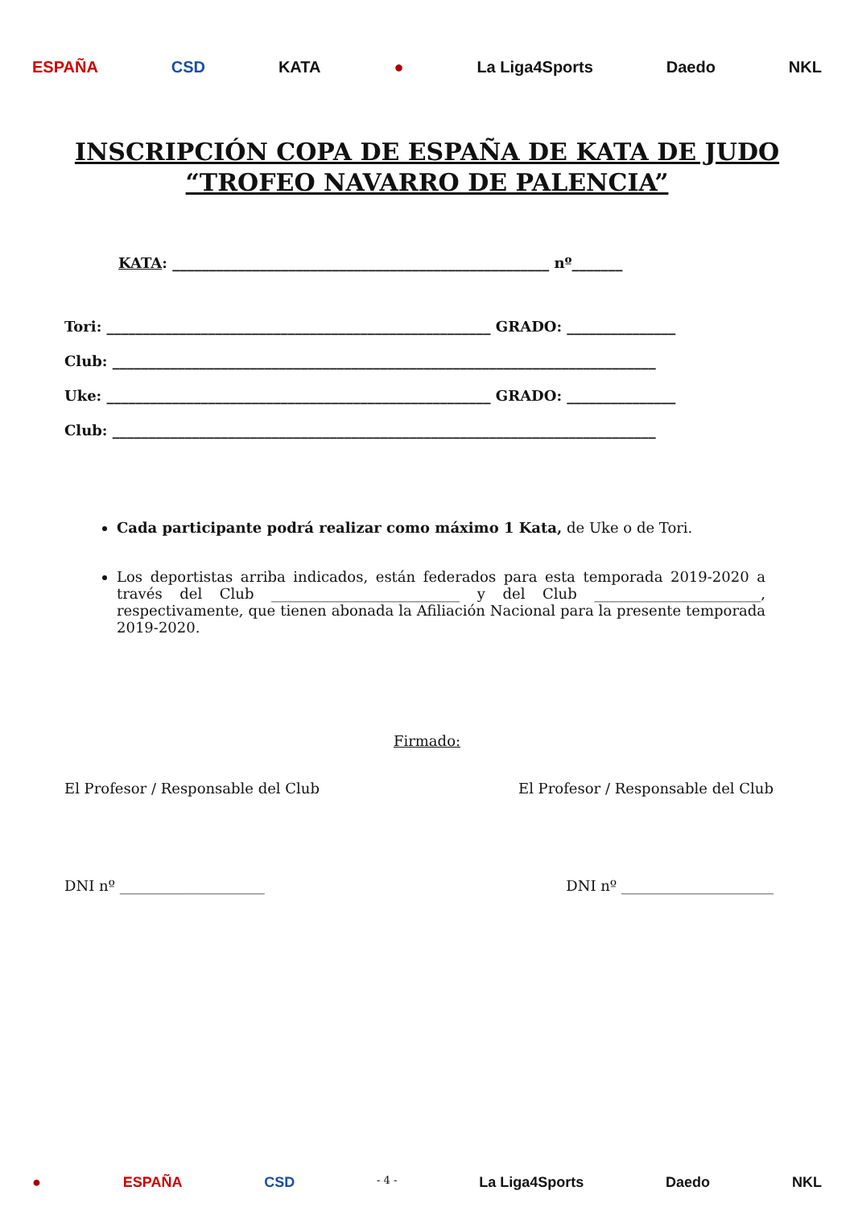ESPAÑA CSD KATA ● La Liga4Sports Daedo NKL
INSCRIPCIÓN COPA DE ESPAÑA DE KATA DE JUDO
“TROFEO NAVARRO DE PALENCIA”
KATA: ____________________________________________________ nº_______
Tori: _____________________________________________________ GRADO: _______________
Club: ___________________________________________________________________________
Uke: _____________________________________________________ GRADO: _______________
Club: ___________________________________________________________________________
Cada participante podrá realizar como máximo 1 Kata, de Uke o de Tori.
Los deportistas arriba indicados, están federados para esta temporada 2019-2020 a través del Club __________________________ y del Club _______________________, respectivamente, que tienen abonada la Afiliación Nacional para la presente temporada 2019-2020.
Firmado:
El Profesor / Responsable del Club El Profesor / Responsable del Club
DNI nº ____________________ DNI nº _____________________
● ESPAÑA CSD - 4 - La Liga4Sports Daedo NKL